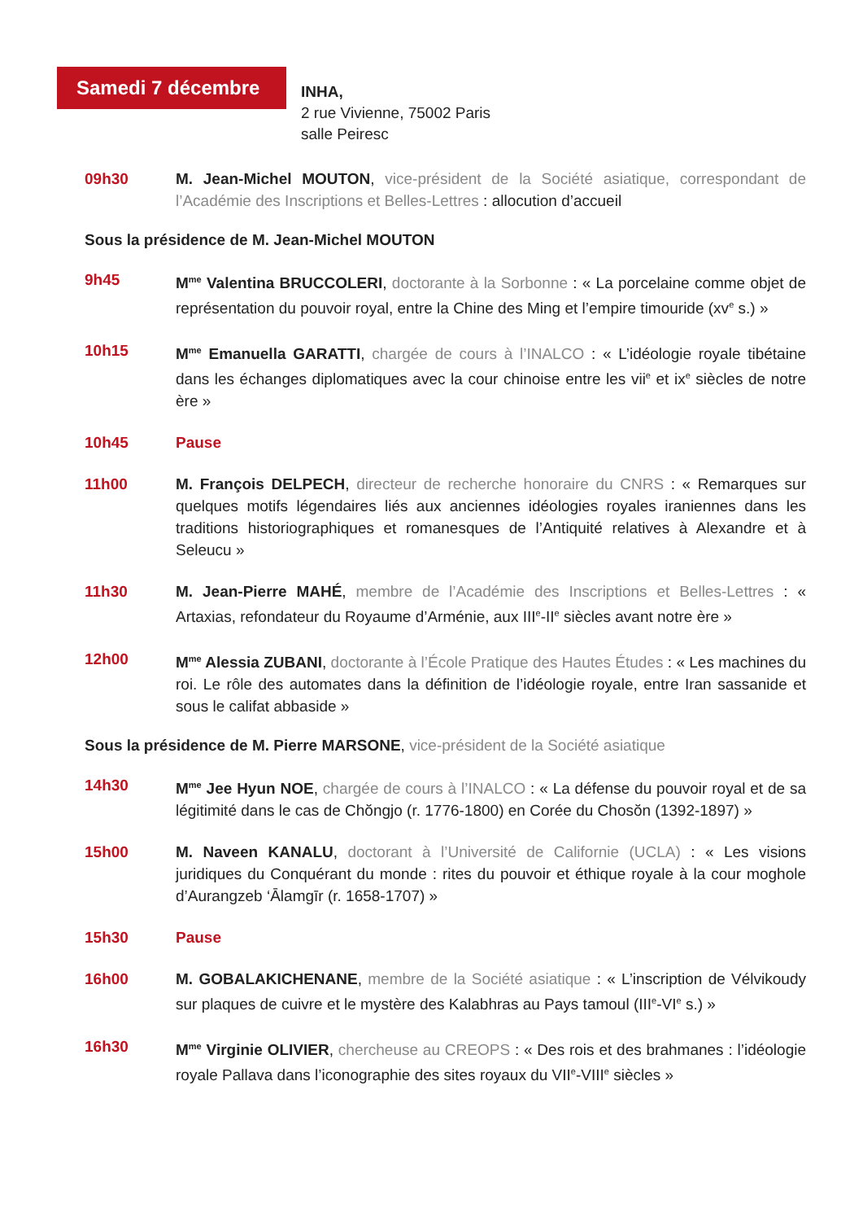Samedi 7 décembre
INHA,
2 rue Vivienne, 75002 Paris
salle Peiresc
09h30 M. Jean-Michel MOUTON, vice-président de la Société asiatique, correspondant de l’Académie des Inscriptions et Belles-Lettres : allocution d’accueil
Sous la présidence de M. Jean-Michel MOUTON
9h45 M<sup>me</sup> Valentina BRUCCOLERI, doctorante à la Sorbonne : « La porcelaine comme objet de représentation du pouvoir royal, entre la Chine des Ming et l’empire timouride (xv<sup>e</sup> s.) »
10h15 M<sup>me</sup> Emanuella GARATTI, chargée de cours à l’INALCO : « L’idéologie royale tibétaine dans les échanges diplomatiques avec la cour chinoise entre les vii<sup>e</sup> et ix<sup>e</sup> siècles de notre ère »
10h45 Pause
11h00 M. François DELPECH, directeur de recherche honoraire du CNRS : « Remarques sur quelques motifs légendaires liés aux anciennes idéologies royales iraniennes dans les traditions historiographiques et romanesques de l’Antiquité relatives à Alexandre et à Seleucu »
11h30 M. Jean-Pierre MAHÉ, membre de l’Académie des Inscriptions et Belles-Lettres : « Artaxias, refondateur du Royaume d’Arménie, aux III<sup>e</sup>-II<sup>e</sup> siècles avant notre ère »
12h00 M<sup>me</sup> Alessia ZUBANI, doctorante à l’École Pratique des Hautes Études : « Les machines du roi. Le rôle des automates dans la définition de l’idéologie royale, entre Iran sassanide et sous le califat abbaside »
Sous la présidence de M. Pierre MARSONE, vice-président de la Société asiatique
14h30 M<sup>me</sup> Jee Hyun NOE, chargée de cours à l’INALCO : « La défense du pouvoir royal et de sa légitimité dans le cas de Chŏngjo (r. 1776-1800) en Corée du Chosŏn (1392-1897) »
15h00 M. Naveen KANALU, doctorant à l’Université de Californie (UCLA) : « Les visions juridiques du Conquérant du monde : rites du pouvoir et éthique royale à la cour moghole d’Aurangzeb ‘Ālamgīr (r. 1658-1707) »
15h30 Pause
16h00 M. GOBALAKICHENANE, membre de la Société asiatique : « L’inscription de Vélvikoudy sur plaques de cuivre et le mystère des Kalabhras au Pays tamoul (III<sup>e</sup>-VI<sup>e</sup> s.) »
16h30 M<sup>me</sup> Virginie OLIVIER, chercheuse au CREOPS : « Des rois et des brahmanes : l’idéologie royale Pallava dans l’iconographie des sites royaux du VII<sup>e</sup>-VIII<sup>e</sup> siècles »